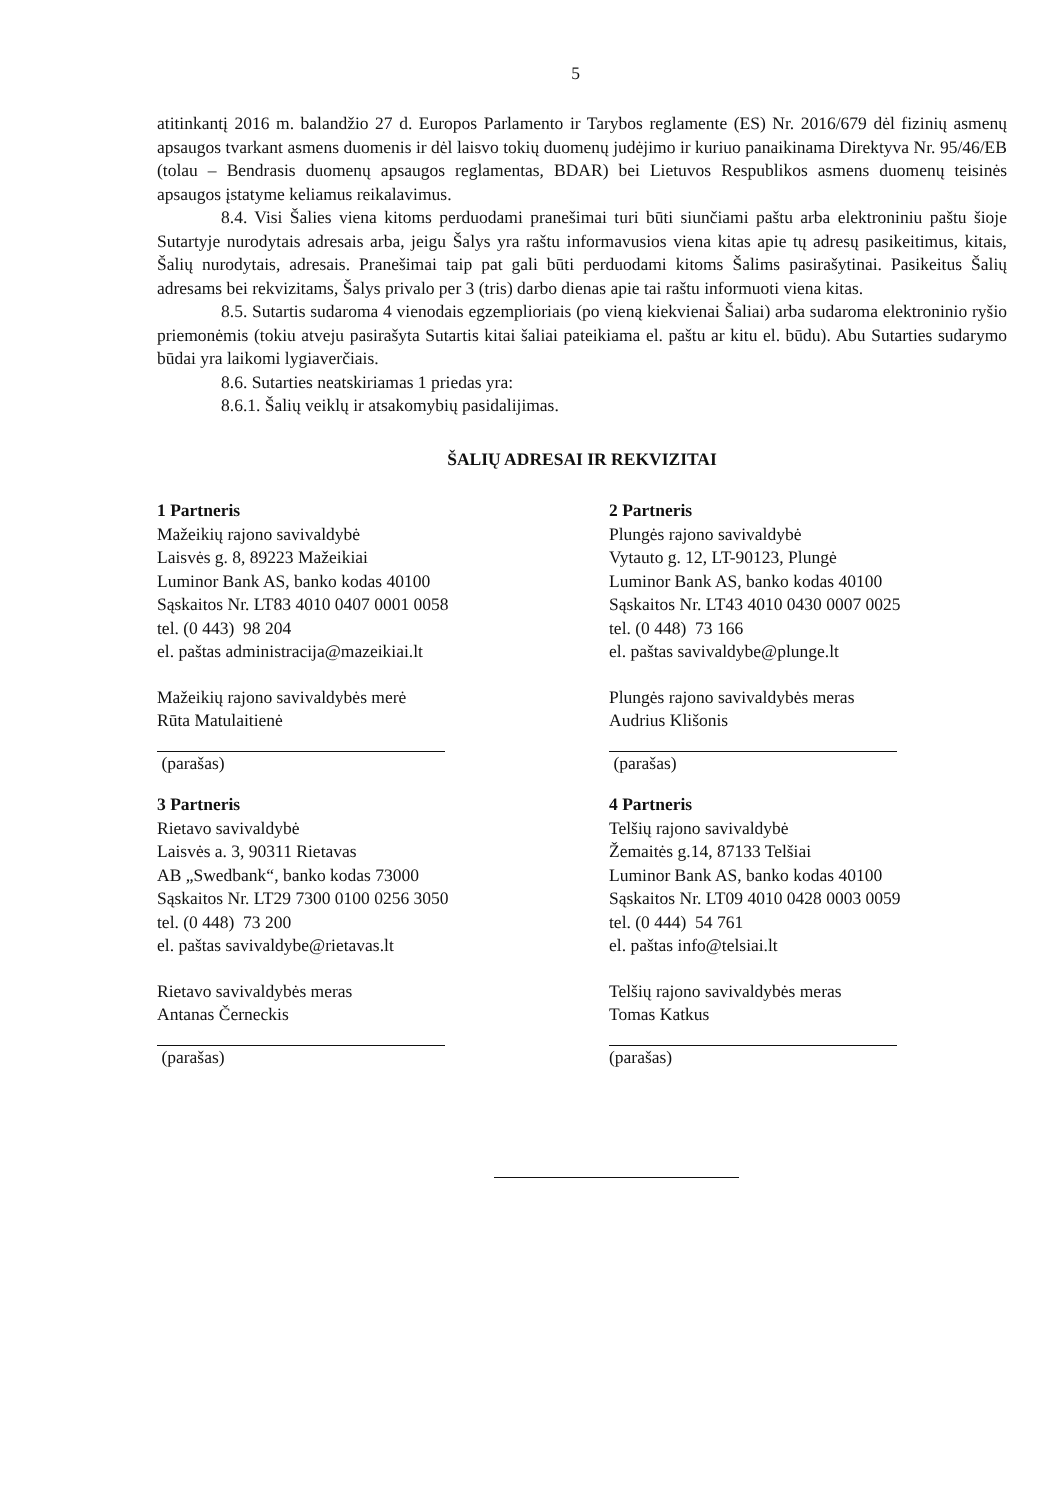5
atitinkantį 2016 m. balandžio 27 d. Europos Parlamento ir Tarybos reglamente (ES) Nr. 2016/679 dėl fizinių asmenų apsaugos tvarkant asmens duomenis ir dėl laisvo tokių duomenų judėjimo ir kuriuo panaikinama Direktyva Nr. 95/46/EB (tolau – Bendrasis duomenų apsaugos reglamentas, BDAR) bei Lietuvos Respublikos asmens duomenų teisinės apsaugos įstatyme keliamus reikalavimus.
8.4. Visi Šalies viena kitoms perduodami pranešimai turi būti siunčiami paštu arba elektroniniu paštu šioje Sutartyje nurodytais adresais arba, jeigu Šalys yra raštu informavusios viena kitas apie tų adresų pasikeitimus, kitais, Šalių nurodytais, adresais. Pranešimai taip pat gali būti perduodami kitoms Šalims pasirašytinai. Pasikeitus Šalių adresams bei rekvizitams, Šalys privalo per 3 (tris) darbo dienas apie tai raštu informuoti viena kitas.
8.5. Sutartis sudaroma 4 vienodais egzemplioriais (po vieną kiekvienai Šaliai) arba sudaroma elektroninio ryšio priemonėmis (tokiu atveju pasirašyta Sutartis kitai šaliai pateikiama el. paštu ar kitu el. būdu). Abu Sutarties sudarymo būdai yra laikomi lygiaverčiais.
8.6. Sutarties neatskiriamas 1 priedas yra:
8.6.1. Šalių veiklų ir atsakomybių pasidalijimas.
ŠALIŲ ADRESAI IR REKVIZITAI
1 Partneris
Mažeikių rajono savivaldybė
Laisvės g. 8, 89223 Mažeikiai
Luminor Bank AS, banko kodas 40100
Sąskaitos Nr. LT83 4010 0407 0001 0058
tel. (0 443) 98 204
el. paštas administracija@mazeikiai.lt
Mažeikių rajono savivaldybės merė
Rūta Matulaitienė
(parašas)
2 Partneris
Plungės rajono savivaldybė
Vytauto g. 12, LT-90123, Plungė
Luminor Bank AS, banko kodas 40100
Sąskaitos Nr. LT43 4010 0430 0007 0025
tel. (0 448) 73 166
el. paštas savivaldybe@plunge.lt
Plungės rajono savivaldybės meras
Audrius Klišonis
(parašas)
3 Partneris
Rietavo savivaldybė
Laisvės a. 3, 90311 Rietavas
AB „Swedbank“, banko kodas 73000
Sąskaitos Nr. LT29 7300 0100 0256 3050
tel. (0 448) 73 200
el. paštas savivaldybe@rietavas.lt
Rietavo savivaldybės meras
Antanas Černeckis
(parašas)
4 Partneris
Telšių rajono savivaldybė
Žemaitės g.14, 87133 Telšiai
Luminor Bank AS, banko kodas 40100
Sąskaitos Nr. LT09 4010 0428 0003 0059
tel. (0 444) 54 761
el. paštas info@telsiai.lt
Telšių rajono savivaldybės meras
Tomas Katkus
(parašas)